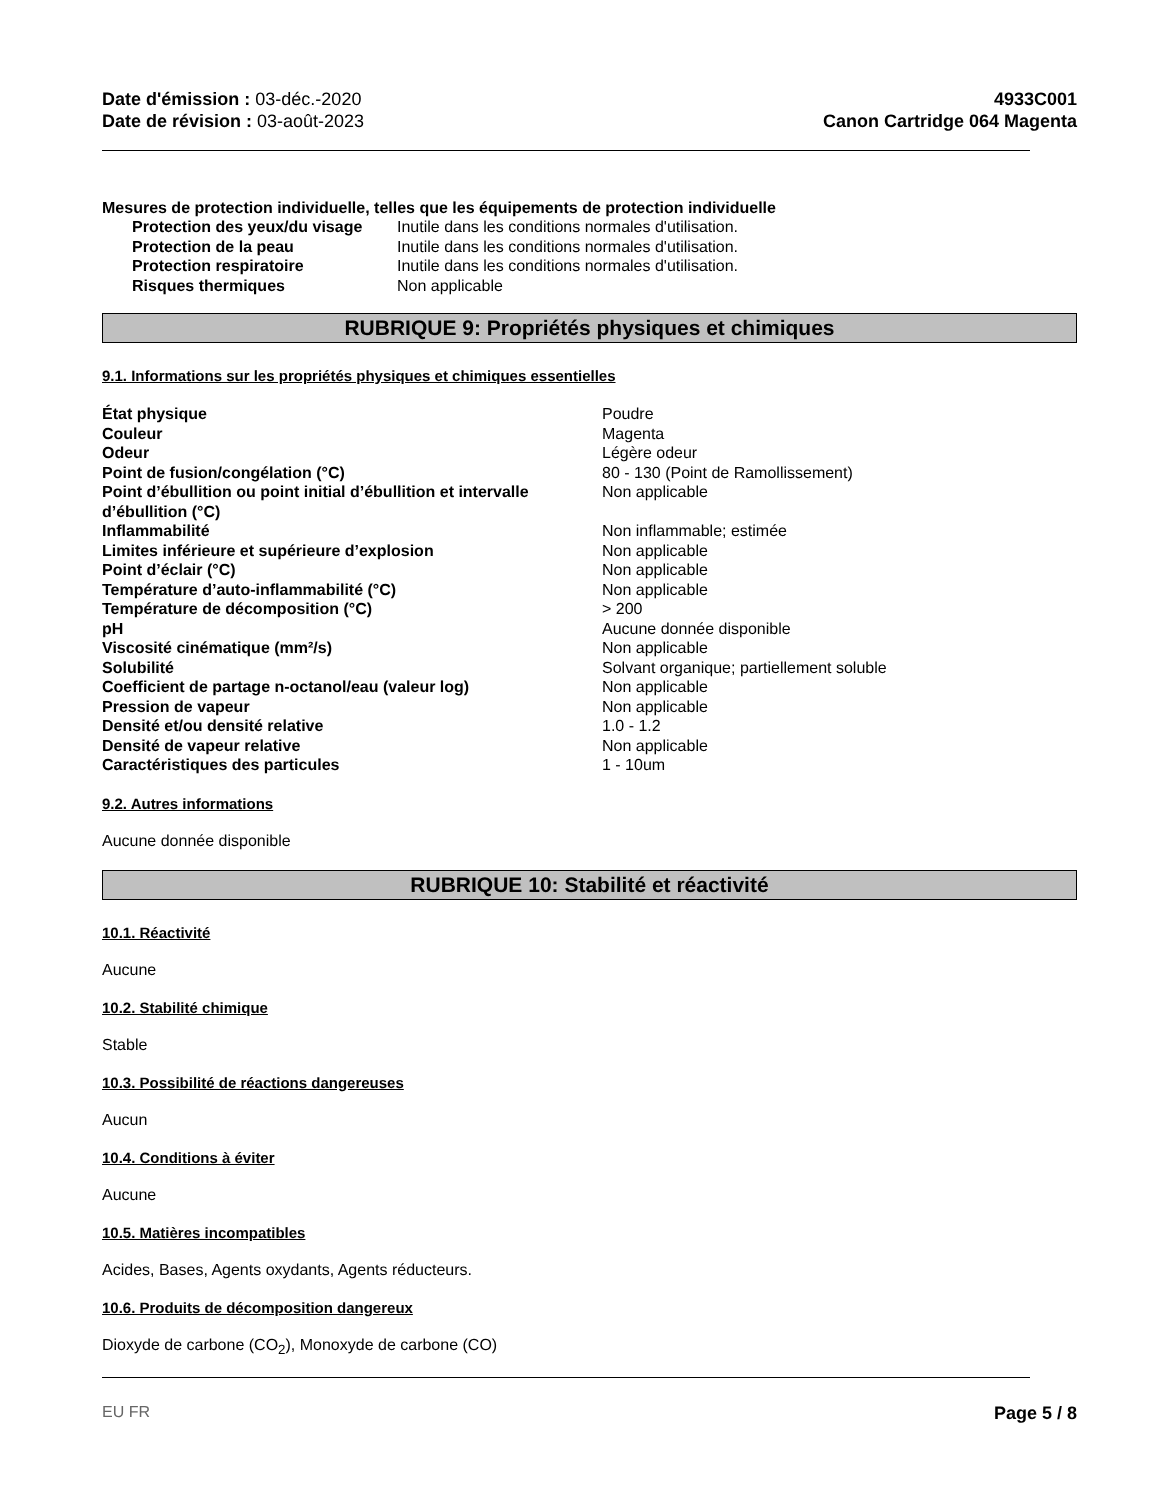Date d'émission : 03-déc.-2020
Date de révision : 03-août-2023
4933C001
Canon Cartridge 064 Magenta
Mesures de protection individuelle, telles que les équipements de protection individuelle
| Protection des yeux/du visage | Inutile dans les conditions normales d'utilisation. |
| Protection de la peau | Inutile dans les conditions normales d'utilisation. |
| Protection respiratoire | Inutile dans les conditions normales d'utilisation. |
| Risques thermiques | Non applicable |
RUBRIQUE 9: Propriétés physiques et chimiques
9.1. Informations sur les propriétés physiques et chimiques essentielles
| État physique | Poudre |
| Couleur | Magenta |
| Odeur | Légère odeur |
| Point de fusion/congélation (°C) | 80 - 130 (Point de Ramollissement) |
| Point d’ébullition ou point initial d’ébullition et intervalle d’ébullition (°C) | Non applicable |
| Inflammabilité | Non inflammable; estimée |
| Limites inférieure et supérieure d’explosion | Non applicable |
| Point d’éclair (°C) | Non applicable |
| Température d’auto-inflammabilité (°C) | Non applicable |
| Température de décomposition (°C) | > 200 |
| pH | Aucune donnée disponible |
| Viscosité cinématique (mm²/s) | Non applicable |
| Solubilité | Solvant organique; partiellement soluble |
| Coefficient de partage n-octanol/eau (valeur log) | Non applicable |
| Pression de vapeur | Non applicable |
| Densité et/ou densité relative | 1.0 - 1.2 |
| Densité de vapeur relative | Non applicable |
| Caractéristiques des particules | 1 - 10um |
9.2. Autres informations
Aucune donnée disponible
RUBRIQUE 10: Stabilité et réactivité
10.1. Réactivité
Aucune
10.2. Stabilité chimique
Stable
10.3. Possibilité de réactions dangereuses
Aucun
10.4. Conditions à éviter
Aucune
10.5. Matières incompatibles
Acides, Bases, Agents oxydants, Agents réducteurs.
10.6. Produits de décomposition dangereux
Dioxyde de carbone (CO<sub>2</sub>), Monoxyde de carbone (CO)
EU FR Page 5 / 8